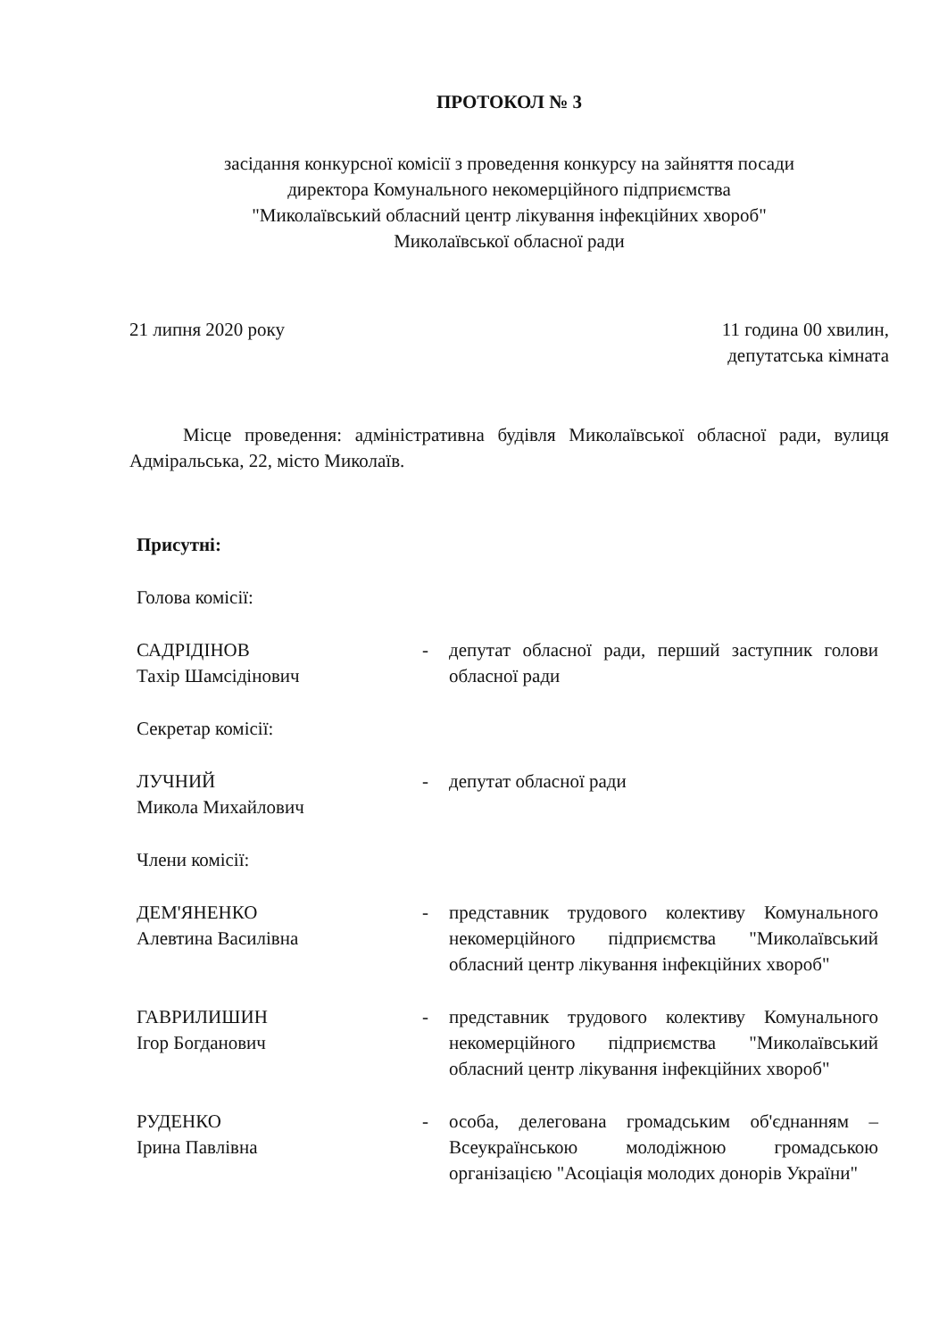ПРОТОКОЛ № 3
засідання конкурсної комісії з проведення конкурсу на зайняття посади
директора Комунального некомерційного підприємства
"Миколаївський обласний центр лікування інфекційних хвороб"
Миколаївської обласної ради
21 липня 2020 року 11 година 00 хвилин,
депутатська кімната
Місце проведення: адміністративна будівля Миколаївської обласної ради, вулиця Адміральська, 22, місто Миколаїв.
Присутні:
Голова комісії:
САДРІДІНОВ
Тахір Шамсідінович
- депутат обласної ради, перший заступник голови обласної ради
Секретар комісії:
ЛУЧНИЙ
Микола Михайлович
- депутат обласної ради
Члени комісії:
ДЕМ'ЯНЕНКО
Алевтина Василівна
- представник трудового колективу Комунального некомерційного підприємства "Миколаївський обласний центр лікування інфекційних хвороб"
ГАВРИЛИШИН
Ігор Богданович
- представник трудового колективу Комунального некомерційного підприємства "Миколаївський обласний центр лікування інфекційних хвороб"
РУДЕНКО
Ірина Павлівна
- особа, делегована громадським об'єднанням – Всеукраїнською молодіжною громадською організацією "Асоціація молодих донорів України"